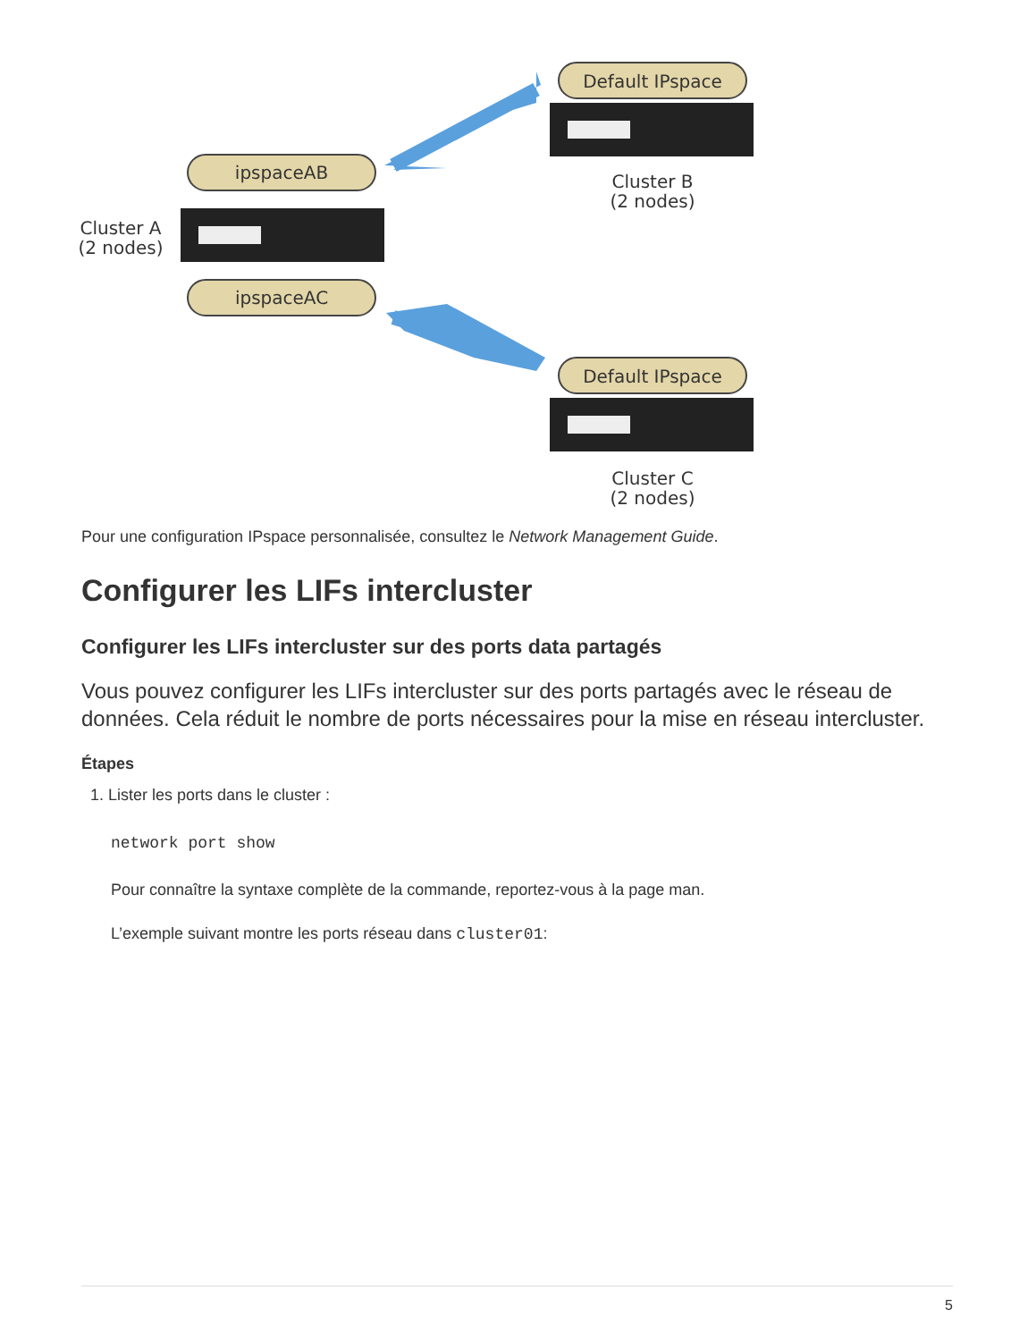Default IPspace
Cluster B
(2 nodes)
ipspaceAB
Cluster A
(2 nodes)
ipspaceAC
Default IPspace
Cluster C
(2 nodes)
Pour une configuration IPspace personnalisée, consultez le Network Management Guide.
Configurer les LIFs intercluster
Configurer les LIFs intercluster sur des ports data partagés
Vous pouvez configurer les LIFs intercluster sur des ports partagés avec le réseau de données. Cela réduit le nombre de ports nécessaires pour la mise en réseau intercluster.
Étapes
1. Lister les ports dans le cluster :
network port show
Pour connaître la syntaxe complète de la commande, reportez-vous à la page man.
L’exemple suivant montre les ports réseau dans cluster01:
5